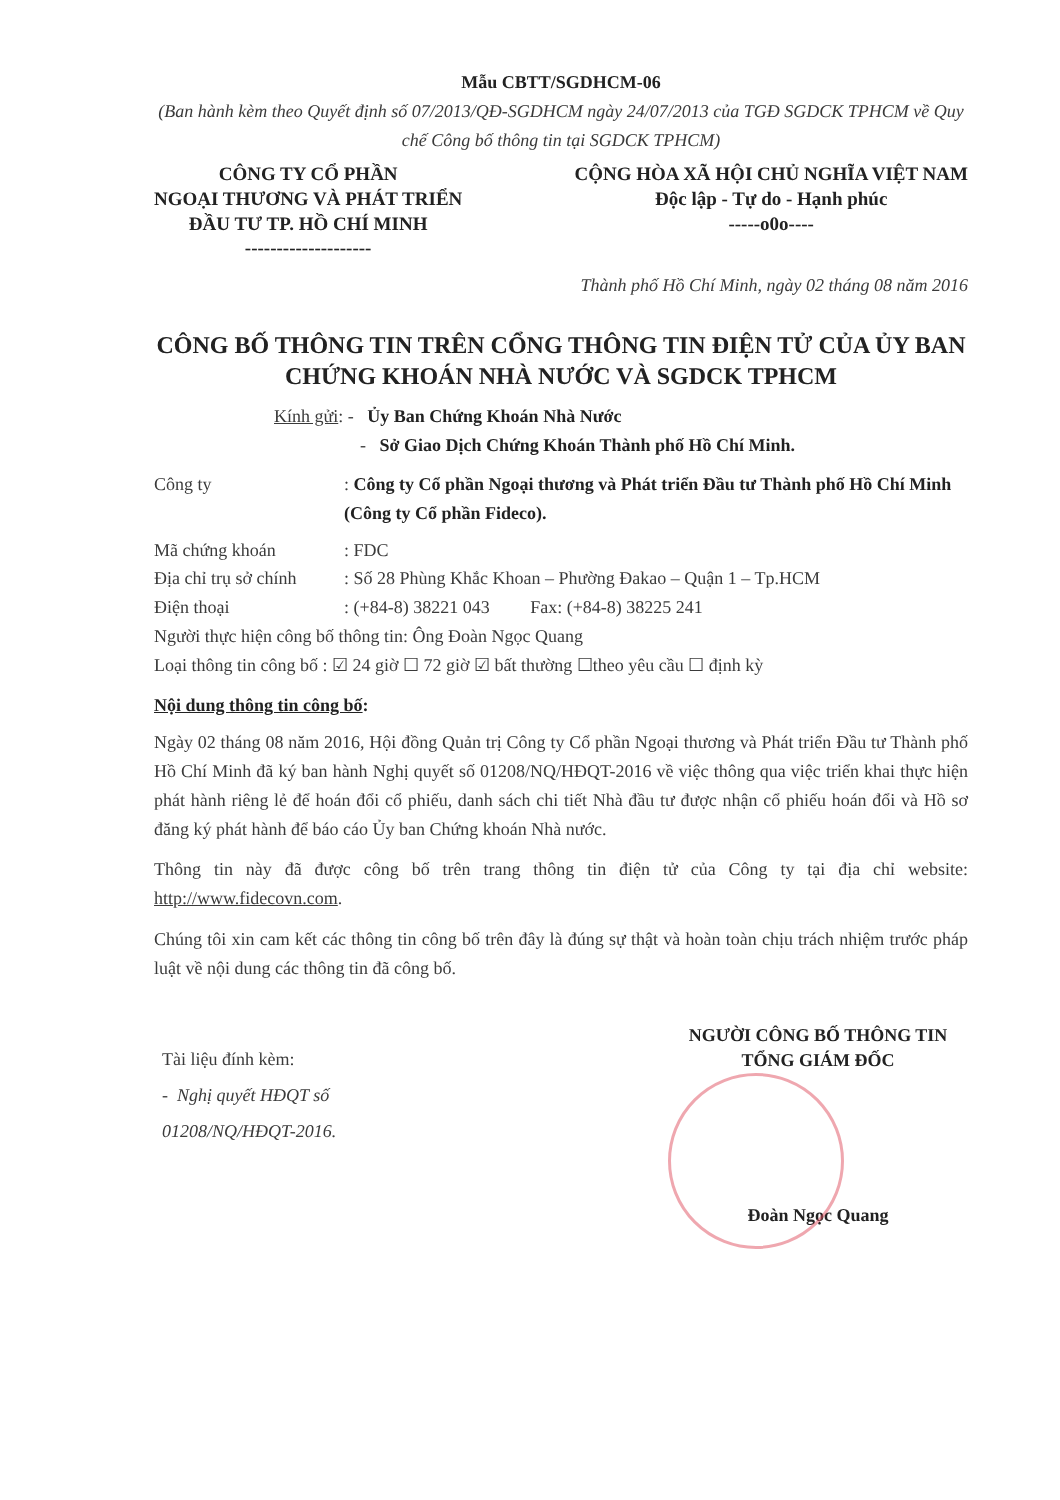Mẫu CBTT/SGDHCM-06
(Ban hành kèm theo Quyết định số 07/2013/QĐ-SGDHCM ngày 24/07/2013 của TGĐ SGDCK TPHCM về Quy chế Công bố thông tin tại SGDCK TPHCM)
CÔNG TY CỔ PHẦN
NGOẠI THƯƠNG VÀ PHÁT TRIỂN
ĐẦU TƯ TP. HỒ CHÍ MINH
--------------------
CỘNG HÒA XÃ HỘI CHỦ NGHĨA VIỆT NAM
Độc lập - Tự do - Hạnh phúc
-----o0o----
Thành phố Hồ Chí Minh, ngày 02 tháng 08 năm 2016
CÔNG BỐ THÔNG TIN TRÊN CỔNG THÔNG TIN ĐIỆN TỬ CỦA ỦY BAN CHỨNG KHOÁN NHÀ NƯỚC VÀ SGDCK TPHCM
Kính gửi: - Ủy Ban Chứng Khoán Nhà Nước
- Sở Giao Dịch Chứng Khoán Thành phố Hồ Chí Minh.
Công ty: Công ty Cổ phần Ngoại thương và Phát triển Đầu tư Thành phố Hồ Chí Minh (Công ty Cổ phần Fideco).
Mã chứng khoán: FDC
Địa chỉ trụ sở chính: Số 28 Phùng Khắc Khoan – Phường Đakao – Quận 1 – Tp.HCM
Điện thoại: (+84-8) 38221 043 Fax: (+84-8) 38225 241
Người thực hiện công bố thông tin: Ông Đoàn Ngọc Quang
Loại thông tin công bố : ☑ 24 giờ ☐ 72 giờ ☑ bất thường ☐theo yêu cầu ☐ định kỳ
Nội dung thông tin công bố:
Ngày 02 tháng 08 năm 2016, Hội đồng Quản trị Công ty Cổ phần Ngoại thương và Phát triển Đầu tư Thành phố Hồ Chí Minh đã ký ban hành Nghị quyết số 01208/NQ/HĐQT-2016 về việc thông qua việc triển khai thực hiện phát hành riêng lẻ để hoán đổi cổ phiếu, danh sách chi tiết Nhà đầu tư được nhận cổ phiếu hoán đổi và Hồ sơ đăng ký phát hành để báo cáo Ủy ban Chứng khoán Nhà nước.
Thông tin này đã được công bố trên trang thông tin điện tử của Công ty tại địa chỉ website: http://www.fidecovn.com.
Chúng tôi xin cam kết các thông tin công bố trên đây là đúng sự thật và hoàn toàn chịu trách nhiệm trước pháp luật về nội dung các thông tin đã công bố.
Tài liệu đính kèm:
- Nghị quyết HĐQT số
01208/NQ/HĐQT-2016.
NGƯỜI CÔNG BỐ THÔNG TIN
TỔNG GIÁM ĐỐC
Đoàn Ngọc Quang